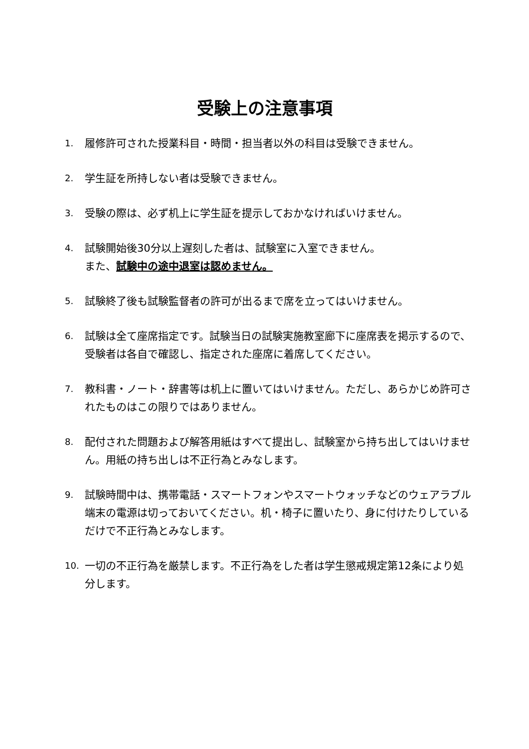受験上の注意事項
1. 履修許可された授業科目・時間・担当者以外の科目は受験できません。
2. 学生証を所持しない者は受験できません。
3. 受験の際は、必ず机上に学生証を提示しておかなければいけません。
4. 試験開始後30分以上遅刻した者は、試験室に入室できません。
また、試験中の途中退室は認めません。
5. 試験終了後も試験監督者の許可が出るまで席を立ってはいけません。
6. 試験は全て座席指定です。試験当日の試験実施教室廊下に座席表を掲示するので、受験者は各自で確認し、指定された座席に着席してください。
7. 教科書・ノート・辞書等は机上に置いてはいけません。ただし、あらかじめ許可されたものはこの限りではありません。
8. 配付された問題および解答用紙はすべて提出し、試験室から持ち出してはいけません。用紙の持ち出しは不正行為とみなします。
9. 試験時間中は、携帯電話・スマートフォンやスマートウォッチなどのウェアラブル端末の電源は切っておいてください。机・椅子に置いたり、身に付けたりしているだけで不正行為とみなします。
10. 一切の不正行為を厳禁します。不正行為をした者は学生懲戒規定第12条により処分します。